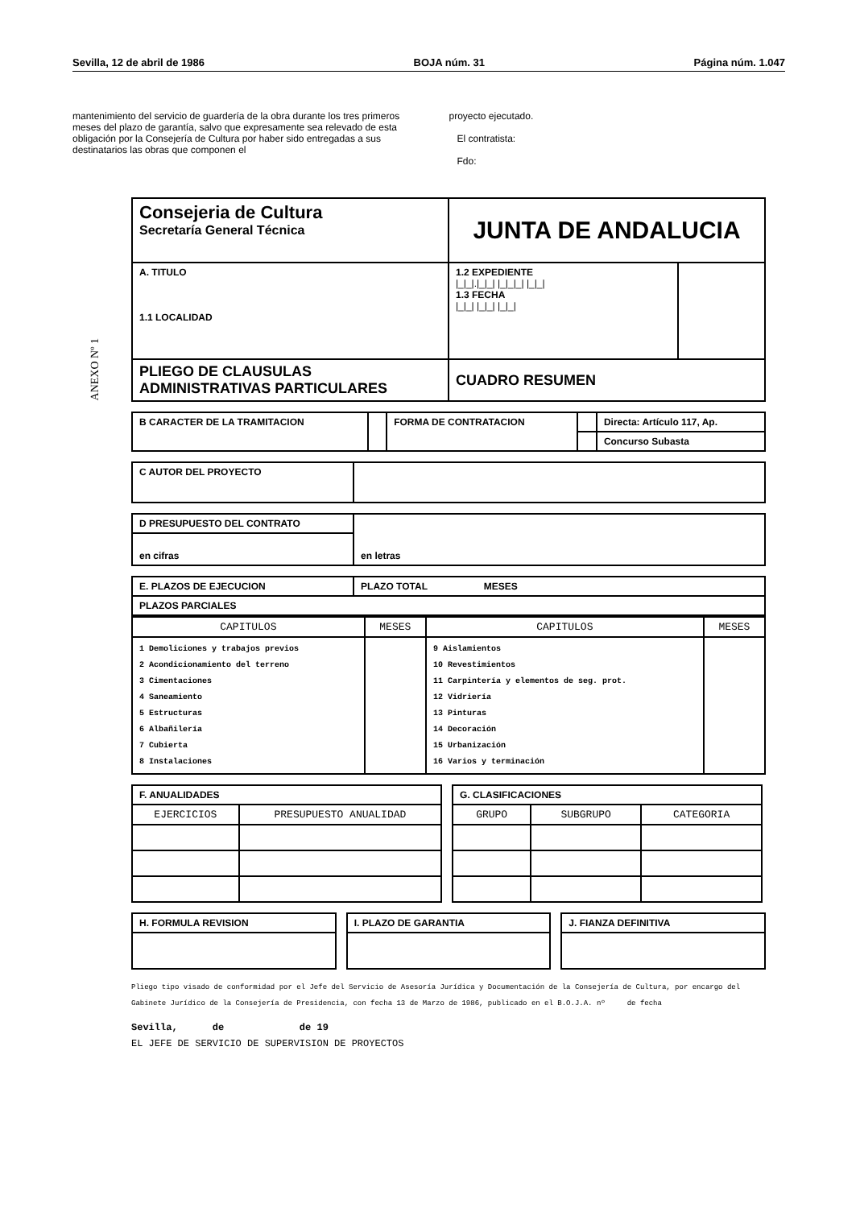Sevilla, 12 de abril de 1986 BOJA núm. 31 Página núm. 1.047
mantenimiento del servicio de guardería de la obra durante los tres primeros meses del plazo de garantía, salvo que expresamente sea relevado de esta obligación por la Consejería de Cultura por haber sido entregadas a sus destinatarios las obras que componen el
proyecto ejecutado.
El contratista:
Fdo:
ANEXO Nº 1
| Consejeria de Cultura Secretaría General Técnica | JUNTA DE ANDALUCIA | |
| A. TITULO 1.1 LOCALIDAD | 1.2 EXPEDIENTE /_/_/./_/_/ /_/_/_/ /_/_/ 1.3 FECHA /_/_/ /_/_/ /_/_/ | |
| PLIEGO DE CLAUSULAS ADMINISTRATIVAS PARTICULARES | CUADRO RESUMEN | |
| B CARACTER DE LA TRAMITACION | | FORMA DE CONTRATACION | | Directa: Artículo 117, Ap. |
| | | | | Concurso Subasta |
| C AUTOR DEL PROYECTO | |
| D PRESUPUESTO DEL CONTRATO | en letras |
| en cifras | |
| E. PLAZOS DE EJECUCION | PLAZO TOTAL MESES |
| PLAZOS PARCIALES | |
| CAPITULOS | MESES | CAPITULOS | MESES |
| --- | --- | --- | --- |
| 1 Demoliciones y trabajos previos 2 Acondicionamiento del terreno 3 Cimentaciones 4 Saneamiento 5 Estructuras 6 Albañilería 7 Cubierta 8 Instalaciones | | 9 Aislamientos 10 Revestimientos 11 Carpintería y elementos de seg. prot. 12 Vidriería 13 Pinturas 14 Decoración 15 Urbanización 16 Varios y terminación | |
| F. ANUALIDADES | |
| EJERCICIOS | PRESUPUESTO ANUALIDAD |
| G. CLASIFICACIONES | | |
| GRUPO | SUBGRUPO | CATEGORIA |
| H. FORMULA REVISION |
| I. PLAZO DE GARANTIA |
| J. FIANZA DEFINITIVA |
Pliego tipo visado de conformidad por el Jefe del Servicio de Asesoría Jurídica y Documentación de la Consejería de Cultura, por encargo del Gabinete Jurídico de la Consejería de Presidencia, con fecha 13 de Marzo de 1986, publicado en el B.O.J.A. nº de fecha
Sevilla, de de 19
EL JEFE DE SERVICIO DE SUPERVISION DE PROYECTOS